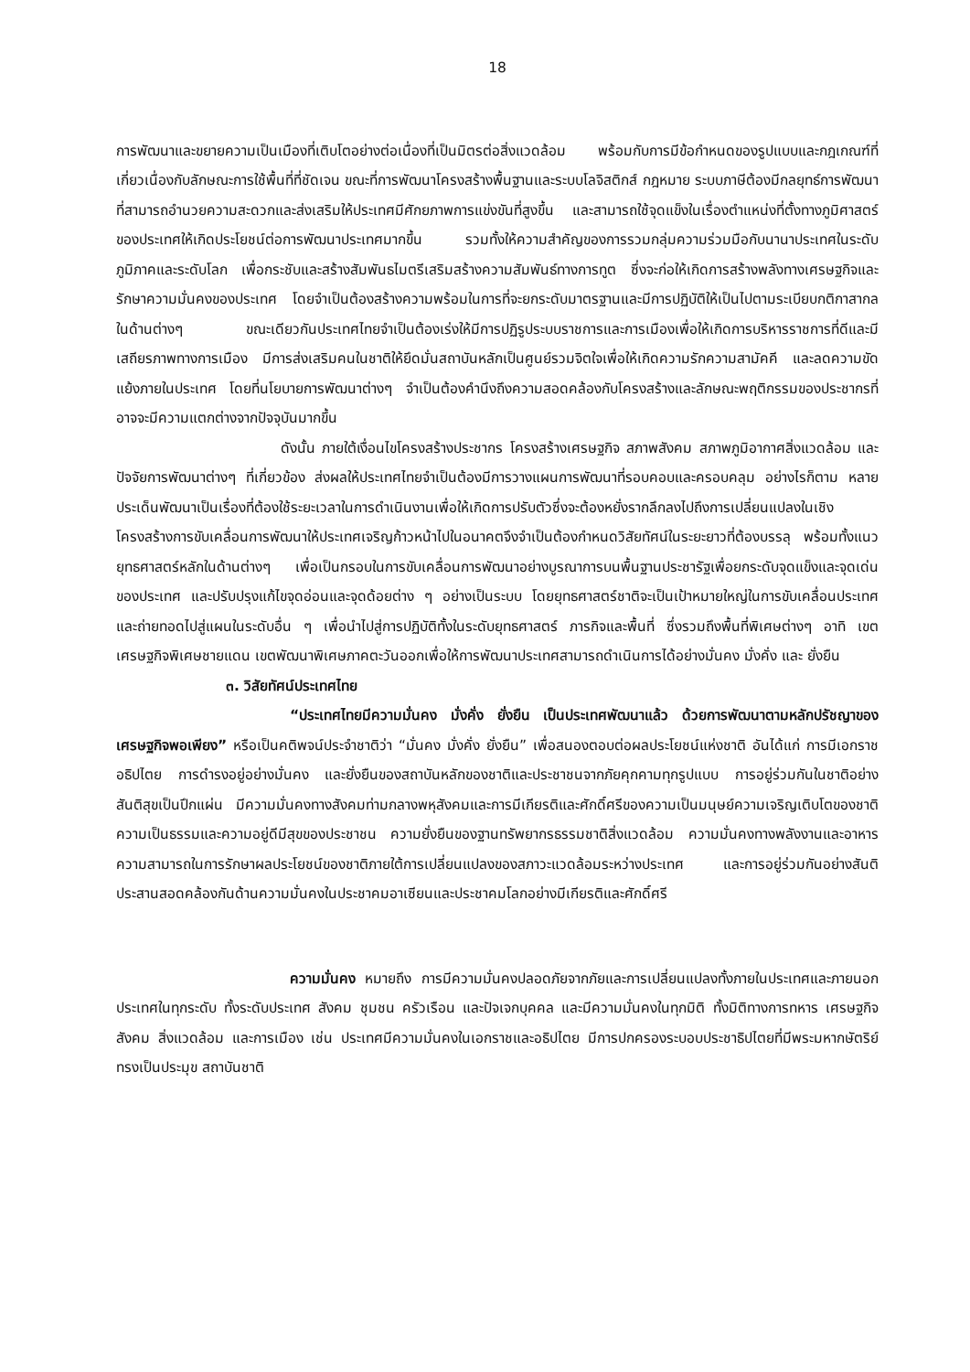18
การพัฒนาและขยายความเป็นเมืองที่เติบโตอย่างต่อเนื่องที่เป็นมิตรต่อสิ่งแวดล้อม พร้อมกับการมีข้อกำหนดของรูปแบบและกฎเกณฑ์ที่เกี่ยวเนื่องกับลักษณะการใช้พื้นที่ที่ชัดเจน ขณะที่การพัฒนาโครงสร้างพื้นฐานและระบบโลจิสติกส์ กฎหมาย ระบบภาษีต้องมีกลยุทธ์การพัฒนาที่สามารถอำนวยความสะดวกและส่งเสริมให้ประเทศมีศักยภาพการแข่งขันที่สูงขึ้น และสามารถใช้จุดแข็งในเรื่องตำแหน่งที่ตั้งทางภูมิศาสตร์ของประเทศให้เกิดประโยชน์ต่อการพัฒนาประเทศมากขึ้น รวมทั้งให้ความสำคัญของการรวมกลุ่มความร่วมมือกับนานาประเทศในระดับภูมิภาคและระดับโลก เพื่อกระชับและสร้างสัมพันธไมตรีเสริมสร้างความสัมพันธ์ทางการทูต ซึ่งจะก่อให้เกิดการสร้างพลังทางเศรษฐกิจและรักษาความมั่นคงของประเทศ โดยจำเป็นต้องสร้างความพร้อมในการที่จะยกระดับมาตรฐานและมีการปฏิบัติให้เป็นไปตามระเบียบกติกาสากลในด้านต่างๆ ขณะเดียวกันประเทศไทยจำเป็นต้องเร่งให้มีการปฏิรูประบบราชการและการเมืองเพื่อให้เกิดการบริหารราชการที่ดีและมีเสถียรภาพทางการเมือง มีการส่งเสริมคนในชาติให้ยึดมั่นสถาบันหลักเป็นศูนย์รวมจิตใจเพื่อให้เกิดความรักความสามัคคี และลดความขัดแย้งภายในประเทศ โดยที่นโยบายการพัฒนาต่างๆ จำเป็นต้องคำนึงถึงความสอดคล้องกับโครงสร้างและลักษณะพฤติกรรมของประชากรที่อาจจะมีความแตกต่างจากปัจจุบันมากขึ้น
ดังนั้น ภายใต้เงื่อนไขโครงสร้างประชากร โครงสร้างเศรษฐกิจ สภาพสังคม สภาพภูมิอากาศสิ่งแวดล้อม และปัจจัยการพัฒนาต่างๆ ที่เกี่ยวข้อง ส่งผลให้ประเทศไทยจำเป็นต้องมีการวางแผนการพัฒนาที่รอบคอบและครอบคลุม อย่างไรก็ตาม หลายประเด็นพัฒนาเป็นเรื่องที่ต้องใช้ระยะเวลาในการดำเนินงานเพื่อให้เกิดการปรับตัวซึ่งจะต้องหยั่งรากลึกลงไปถึงการเปลี่ยนแปลงในเชิงโครงสร้างการขับเคลื่อนการพัฒนาให้ประเทศเจริญก้าวหน้าไปในอนาคตจึงจำเป็นต้องกำหนดวิสัยทัศน์ในระยะยาวที่ต้องบรรลุ พร้อมทั้งแนวยุทธศาสตร์หลักในด้านต่างๆ เพื่อเป็นกรอบในการขับเคลื่อนการพัฒนาอย่างบูรณาการบนพื้นฐานประชารัฐเพื่อยกระดับจุดแข็งและจุดเด่นของประเทศ และปรับปรุงแก้ไขจุดอ่อนและจุดด้อยต่าง ๆ อย่างเป็นระบบ โดยยุทธศาสตร์ชาติจะเป็นเป้าหมายใหญ่ในการขับเคลื่อนประเทศ และถ่ายทอดไปสู่แผนในระดับอื่น ๆ เพื่อนำไปสู่การปฏิบัติทั้งในระดับยุทธศาสตร์ ภารกิจและพื้นที่ ซึ่งรวมถึงพื้นที่พิเศษต่างๆ อาทิ เขตเศรษฐกิจพิเศษชายแดน เขตพัฒนาพิเศษภาคตะวันออกเพื่อให้การพัฒนาประเทศสามารถดำเนินการได้อย่างมั่นคง มั่งคั่ง และ ยั่งยืน
๓. วิสัยทัศน์ประเทศไทย
“ประเทศไทยมีความมั่นคง มั่งคั่ง ยั่งยืน เป็นประเทศพัฒนาแล้ว ด้วยการพัฒนาตามหลักปรัชญาของเศรษฐกิจพอเพียง” หรือเป็นคติพจน์ประจำชาติว่า “มั่นคง มั่งคั่ง ยั่งยืน” เพื่อสนองตอบต่อผลประโยชน์แห่งชาติ อันได้แก่ การมีเอกราช อธิปไตย การดำรงอยู่อย่างมั่นคง และยั่งยืนของสถาบันหลักของชาติและประชาชนจากภัยคุกคามทุกรูปแบบ การอยู่ร่วมกันในชาติอย่างสันติสุขเป็นปึกแผ่น มีความมั่นคงทางสังคมท่ามกลางพหุสังคมและการมีเกียรติและศักดิ์ศรีของความเป็นมนุษย์ความเจริญเติบโตของชาติ ความเป็นธรรมและความอยู่ดีมีสุขของประชาชน ความยั่งยืนของฐานทรัพยากรธรรมชาติสิ่งแวดล้อม ความมั่นคงทางพลังงานและอาหาร ความสามารถในการรักษาผลประโยชน์ของชาติภายใต้การเปลี่ยนแปลงของสภาวะแวดล้อมระหว่างประเทศ และการอยู่ร่วมกันอย่างสันติประสานสอดคล้องกันด้านความมั่นคงในประชาคมอาเซียนและประชาคมโลกอย่างมีเกียรติและศักดิ์ศรี
ความมั่นคง หมายถึง การมีความมั่นคงปลอดภัยจากภัยและการเปลี่ยนแปลงทั้งภายในประเทศและภายนอกประเทศในทุกระดับ ทั้งระดับประเทศ สังคม ชุมชน ครัวเรือน และปัจเจกบุคคล และมีความมั่นคงในทุกมิติ ทั้งมิติทางการทหาร เศรษฐกิจ สังคม สิ่งแวดล้อม และการเมือง เช่น ประเทศมีความมั่นคงในเอกราชและอธิปไตย มีการปกครองระบอบประชาธิปไตยที่มีพระมหากษัตริย์ทรงเป็นประมุข สถาบันชาติ